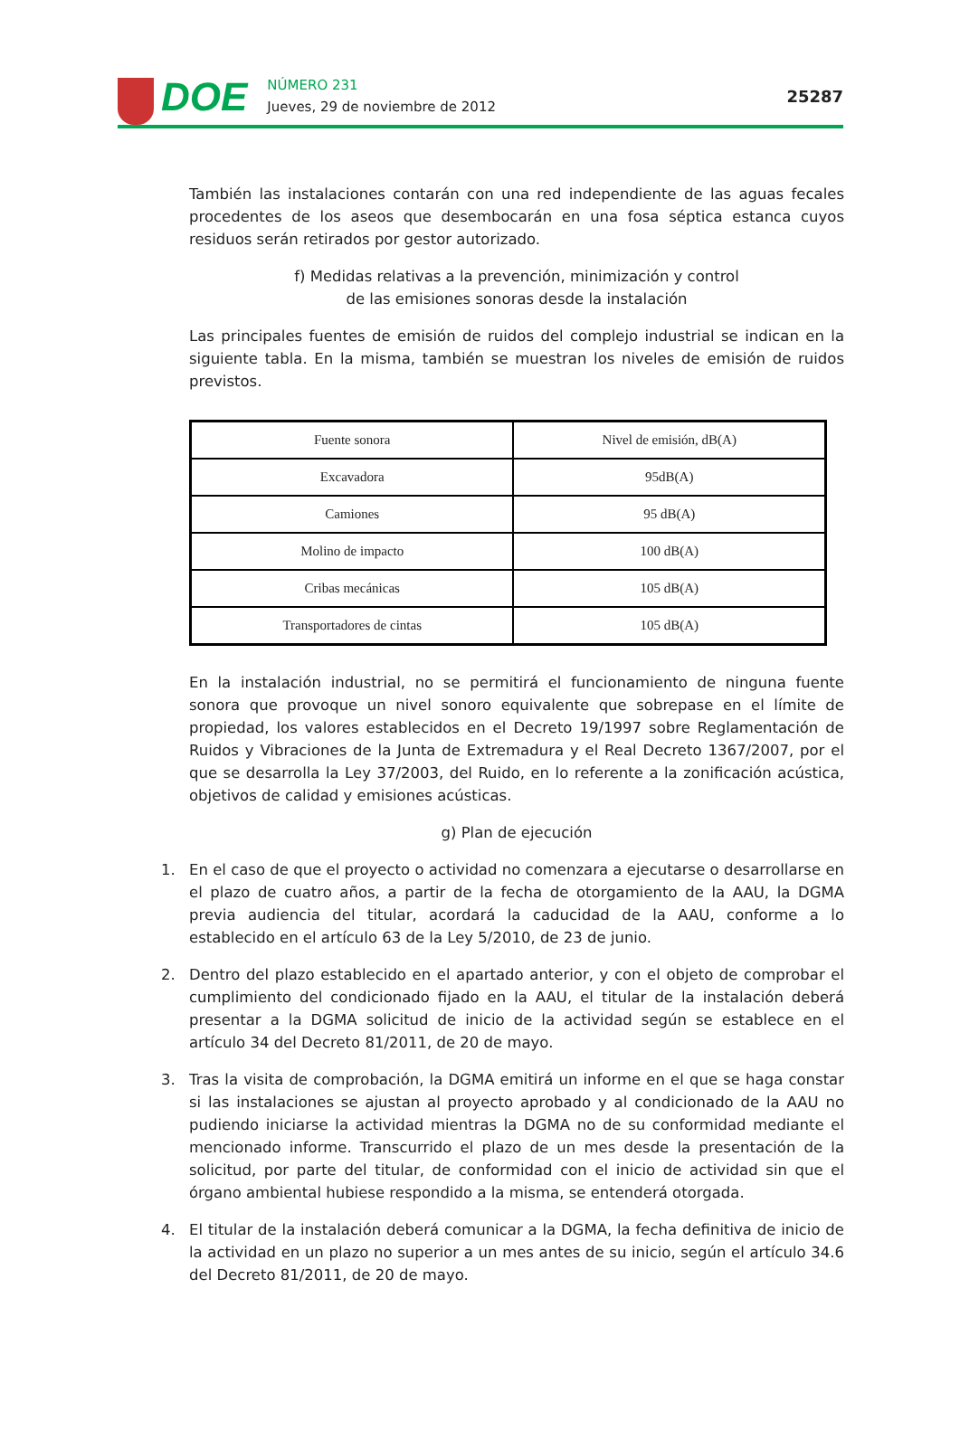DOE
NÚMERO 231
Jueves, 29 de noviembre de 2012
25287
También las instalaciones contarán con una red independiente de las aguas fecales procedentes de los aseos que desembocarán en una fosa séptica estanca cuyos residuos serán retirados por gestor autorizado.
f) Medidas relativas a la prevención, minimización y control
de las emisiones sonoras desde la instalación
Las principales fuentes de emisión de ruidos del complejo industrial se indican en la siguiente tabla. En la misma, también se muestran los niveles de emisión de ruidos previstos.
| Fuente sonora | Nivel de emisión, dB(A) |
| --- | --- |
| Excavadora | 95dB(A) |
| Camiones | 95 dB(A) |
| Molino de impacto | 100 dB(A) |
| Cribas mecánicas | 105 dB(A) |
| Transportadores de cintas | 105 dB(A) |
En la instalación industrial, no se permitirá el funcionamiento de ninguna fuente sonora que provoque un nivel sonoro equivalente que sobrepase en el límite de propiedad, los valores establecidos en el Decreto 19/1997 sobre Reglamentación de Ruidos y Vibraciones de la Junta de Extremadura y el Real Decreto 1367/2007, por el que se desarrolla la Ley 37/2003, del Ruido, en lo referente a la zonificación acústica, objetivos de calidad y emisiones acústicas.
g) Plan de ejecución
1. En el caso de que el proyecto o actividad no comenzara a ejecutarse o desarrollarse en el plazo de cuatro años, a partir de la fecha de otorgamiento de la AAU, la DGMA previa audiencia del titular, acordará la caducidad de la AAU, conforme a lo establecido en el artículo 63 de la Ley 5/2010, de 23 de junio.
2. Dentro del plazo establecido en el apartado anterior, y con el objeto de comprobar el cumplimiento del condicionado fijado en la AAU, el titular de la instalación deberá presentar a la DGMA solicitud de inicio de la actividad según se establece en el artículo 34 del Decreto 81/2011, de 20 de mayo.
3. Tras la visita de comprobación, la DGMA emitirá un informe en el que se haga constar si las instalaciones se ajustan al proyecto aprobado y al condicionado de la AAU no pudiendo iniciarse la actividad mientras la DGMA no de su conformidad mediante el mencionado informe. Transcurrido el plazo de un mes desde la presentación de la solicitud, por parte del titular, de conformidad con el inicio de actividad sin que el órgano ambiental hubiese respondido a la misma, se entenderá otorgada.
4. El titular de la instalación deberá comunicar a la DGMA, la fecha definitiva de inicio de la actividad en un plazo no superior a un mes antes de su inicio, según el artículo 34.6 del Decreto 81/2011, de 20 de mayo.